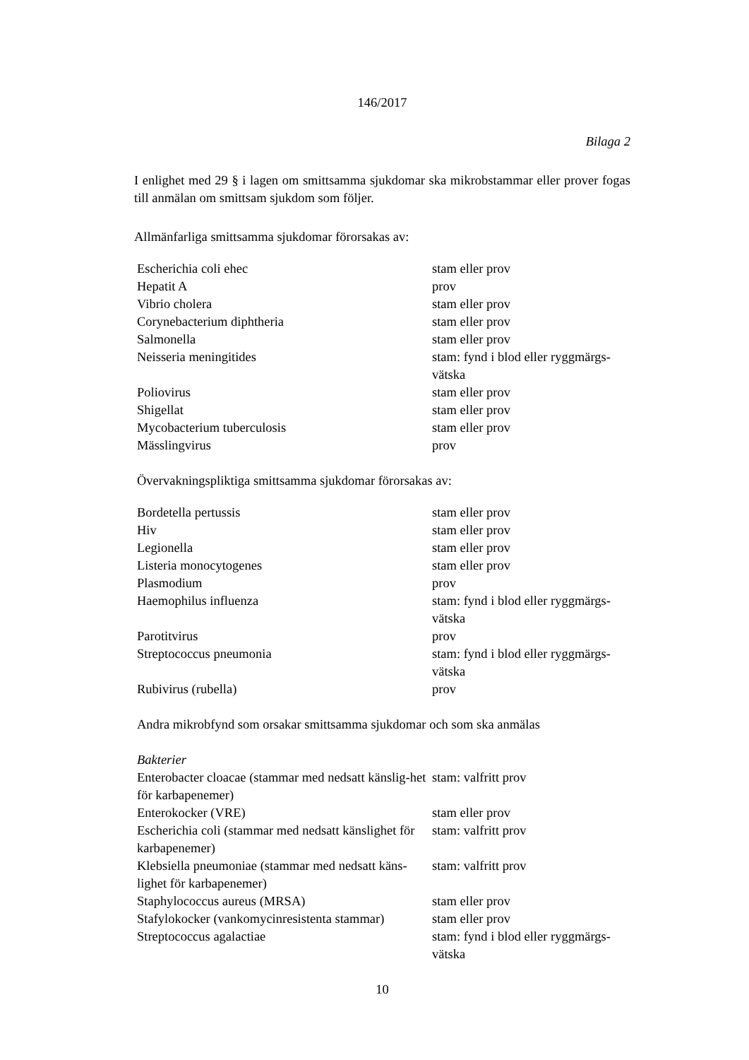146/2017
Bilaga 2
I enlighet med 29 § i lagen om smittsamma sjukdomar ska mikrobstammar eller prover fogas till anmälan om smittsam sjukdom som följer.
Allmänfarliga smittsamma sjukdomar förorsakas av:
| Escherichia coli ehec | stam eller prov |
| Hepatit A | prov |
| Vibrio cholera | stam eller prov |
| Corynebacterium diphtheria | stam eller prov |
| Salmonella | stam eller prov |
| Neisseria meningitides | stam: fynd i blod eller ryggmärgs- vätska |
| Poliovirus | stam eller prov |
| Shigellat | stam eller prov |
| Mycobacterium tuberculosis | stam eller prov |
| Mässlingvirus | prov |
Övervakningspliktiga smittsamma sjukdomar förorsakas av:
| Bordetella pertussis | stam eller prov |
| Hiv | stam eller prov |
| Legionella | stam eller prov |
| Listeria monocytogenes | stam eller prov |
| Plasmodium | prov |
| Haemophilus influenza | stam: fynd i blod eller ryggmärgs- vätska |
| Parotitvirus | prov |
| Streptococcus pneumonia | stam: fynd i blod eller ryggmärgs- vätska |
| Rubivirus (rubella) | prov |
Andra mikrobfynd som orsakar smittsamma sjukdomar och som ska anmälas
| Bakterier | |
| Enterobacter cloacae (stammar med nedsatt känslig-het för karbapenemer) | stam: valfritt prov |
| Enterokocker (VRE) | stam eller prov |
| Escherichia coli (stammar med nedsatt känslighet för karbapenemer) | stam: valfritt prov |
| Klebsiella pneumoniae (stammar med nedsatt käns-lighet för karbapenemer) | stam: valfritt prov |
| Staphylococcus aureus (MRSA) | stam eller prov |
| Stafylokocker (vankomycinresistenta stammar) | stam eller prov |
| Streptococcus agalactiae | stam: fynd i blod eller ryggmärgs- vätska |
10